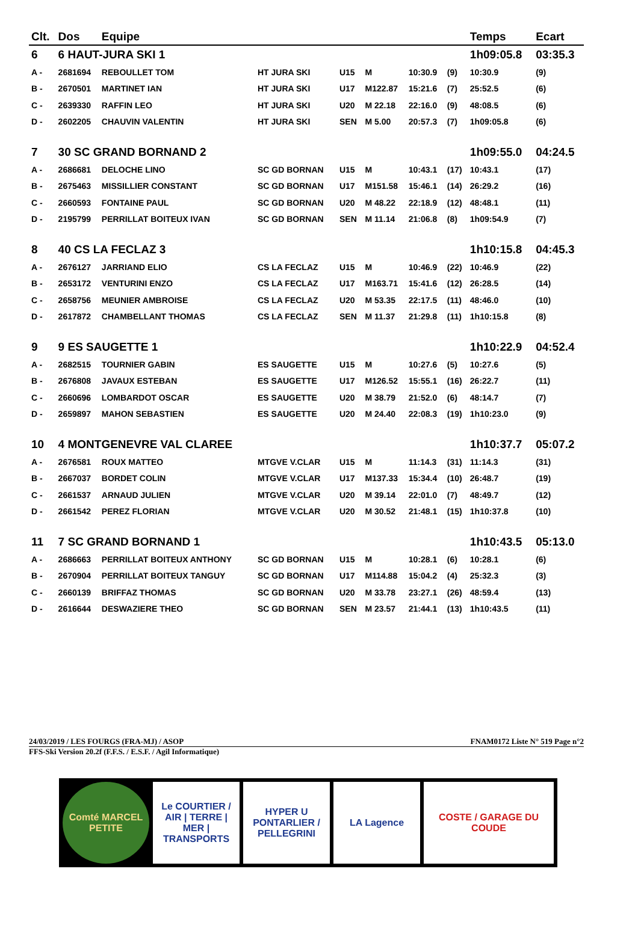| Clt. | Dos | Equipe | | | | | | Temps | | Ecart |
| --- | --- | --- | --- | --- | --- | --- | --- | --- | --- | --- |
| 6 | 6 HAUT-JURA SKI 1 | | | | | | | 1h09:05.8 | | 03:35.3 |
| A - | 2681694 | REBOULLET TOM | HT JURA SKI | U15 | M | 10:30.9 | (9) | 10:30.9 | | (9) |
| B - | 2670501 | MARTINET IAN | HT JURA SKI | U17 | M122.87 | 15:21.6 | (7) | 25:52.5 | | (6) |
| C - | 2639330 | RAFFIN LEO | HT JURA SKI | U20 | M 22.18 | 22:16.0 | (9) | 48:08.5 | | (6) |
| D - | 2602205 | CHAUVIN VALENTIN | HT JURA SKI | SEN | M 5.00 | 20:57.3 | (7) | 1h09:05.8 | | (6) |
| 7 | 30 SC GRAND BORNAND 2 | | | | | | | 1h09:55.0 | | 04:24.5 |
| A - | 2686681 | DELOCHE LINO | SC GD BORNAN | U15 | M | 10:43.1 | (17) | 10:43.1 | | (17) |
| B - | 2675463 | MISSILLIER CONSTANT | SC GD BORNAN | U17 | M151.58 | 15:46.1 | (14) | 26:29.2 | | (16) |
| C - | 2660593 | FONTAINE PAUL | SC GD BORNAN | U20 | M 48.22 | 22:18.9 | (12) | 48:48.1 | | (11) |
| D - | 2195799 | PERRILLAT BOITEUX IVAN | SC GD BORNAN | SEN | M 11.14 | 21:06.8 | (8) | 1h09:54.9 | | (7) |
| 8 | 40 CS LA FECLAZ 3 | | | | | | | 1h10:15.8 | | 04:45.3 |
| A - | 2676127 | JARRIAND ELIO | CS LA FECLAZ | U15 | M | 10:46.9 | (22) | 10:46.9 | | (22) |
| B - | 2653172 | VENTURINI ENZO | CS LA FECLAZ | U17 | M163.71 | 15:41.6 | (12) | 26:28.5 | | (14) |
| C - | 2658756 | MEUNIER AMBROISE | CS LA FECLAZ | U20 | M 53.35 | 22:17.5 | (11) | 48:46.0 | | (10) |
| D - | 2617872 | CHAMBELLANT THOMAS | CS LA FECLAZ | SEN | M 11.37 | 21:29.8 | (11) | 1h10:15.8 | | (8) |
| 9 | 9 ES SAUGETTE 1 | | | | | | | 1h10:22.9 | | 04:52.4 |
| A - | 2682515 | TOURNIER GABIN | ES SAUGETTE | U15 | M | 10:27.6 | (5) | 10:27.6 | | (5) |
| B - | 2676808 | JAVAUX ESTEBAN | ES SAUGETTE | U17 | M126.52 | 15:55.1 | (16) | 26:22.7 | | (11) |
| C - | 2660696 | LOMBARDOT OSCAR | ES SAUGETTE | U20 | M 38.79 | 21:52.0 | (6) | 48:14.7 | | (7) |
| D - | 2659897 | MAHON SEBASTIEN | ES SAUGETTE | U20 | M 24.40 | 22:08.3 | (19) | 1h10:23.0 | | (9) |
| 10 | 4 MONTGENEVRE VAL CLAREE | | | | | | | 1h10:37.7 | | 05:07.2 |
| A - | 2676581 | ROUX MATTEO | MTGVE V.CLAR | U15 | M | 11:14.3 | (31) | 11:14.3 | | (31) |
| B - | 2667037 | BORDET COLIN | MTGVE V.CLAR | U17 | M137.33 | 15:34.4 | (10) | 26:48.7 | | (19) |
| C - | 2661537 | ARNAUD JULIEN | MTGVE V.CLAR | U20 | M 39.14 | 22:01.0 | (7) | 48:49.7 | | (12) |
| D - | 2661542 | PEREZ FLORIAN | MTGVE V.CLAR | U20 | M 30.52 | 21:48.1 | (15) | 1h10:37.8 | | (10) |
| 11 | 7 SC GRAND BORNAND 1 | | | | | | | 1h10:43.5 | | 05:13.0 |
| A - | 2686663 | PERRILLAT BOITEUX ANTHONY | SC GD BORNAN | U15 | M | 10:28.1 | (6) | 10:28.1 | | (6) |
| B - | 2670904 | PERRILLAT BOITEUX TANGUY | SC GD BORNAN | U17 | M114.88 | 15:04.2 | (4) | 25:32.3 | | (3) |
| C - | 2660139 | BRIFFAZ THOMAS | SC GD BORNAN | U20 | M 33.78 | 23:27.1 | (26) | 48:59.4 | | (13) |
| D - | 2616644 | DESWAZIERE THEO | SC GD BORNAN | SEN | M 23.57 | 21:44.1 | (13) | 1h10:43.5 | | (11) |
24/03/2019 / LES FOURGS (FRA-MJ) / ASOP FNAM0172 Liste N° 519 Page n°2
FFS-Ski Version 20.2f (F.F.S. / E.S.F. / Agil Informatique)
Comté MARCEL PETITE Le COURTIER / AIR | TERRE | MER | TRANSPORTS
HYPER U PONTARLIER / PELLEGRINI
LA Lagence COSTE / GARAGE DU COUDE